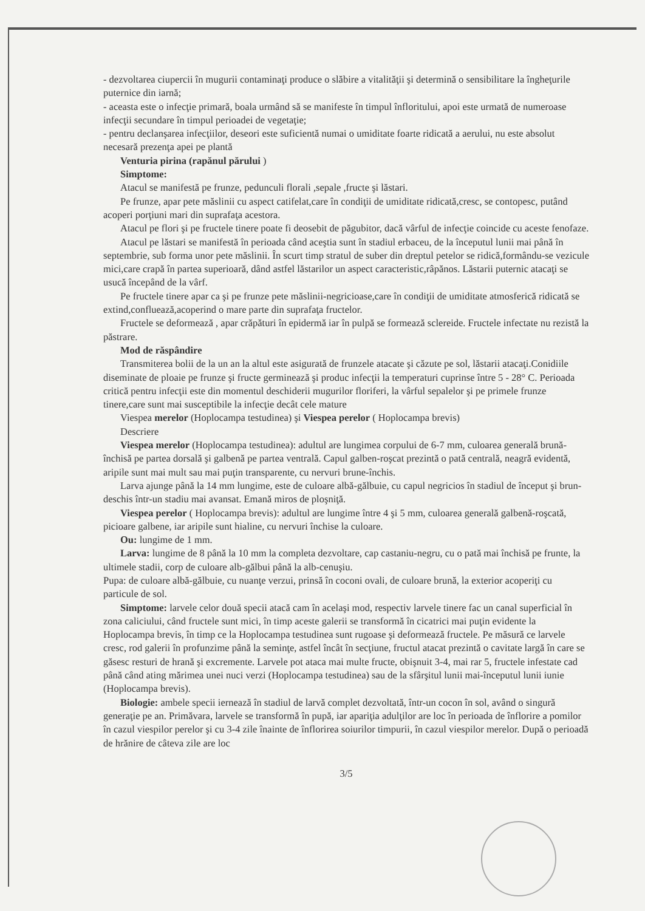- dezvoltarea ciupercii în mugurii contaminaţi produce o slăbire a vitalităţii şi determină o sensibilitare la îngheţurile puternice din iarnă;
- aceasta este o infecţie primară, boala urmând să se manifeste în timpul înfloritului, apoi este urmată de numeroase infecţii secundare în timpul perioadei de vegetaţie;
- pentru declanşarea infecţiilor, deseori este suficientă numai o umiditate foarte ridicată a aerului, nu este absolut necesară prezenţa apei pe plantă
Venturia pirina (rapănul părului )
Simptome:
Atacul se manifestă pe frunze, pedunculi florali ,sepale ,fructe şi lăstari.
Pe frunze, apar pete măslinii cu aspect catifelat,care în condiţii de umiditate ridicată,cresc, se contopesc, putând acoperi porţiuni mari din suprafaţa acestora.
Atacul pe flori şi pe fructele tinere poate fi deosebit de păgubitor, dacă vârful de infecţie coincide cu aceste fenofaze.
Atacul pe lăstari se manifestă în perioada când aceştia sunt în stadiul erbaceu, de la începutul lunii mai până în septembrie, sub forma unor pete măslinii. În scurt timp stratul de suber din dreptul petelor se ridică,formându-se vezicule mici,care crapă în partea superioară, dând astfel lăstarilor un aspect caracteristic,râpănos. Lăstarii puternic atacaţi se usucă începând de la vârf.
Pe fructele tinere apar ca şi pe frunze pete măslinii-negricioase,care în condiţii de umiditate atmosferică ridicată se extind,confluează,acoperind o mare parte din suprafaţa fructelor.
Fructele se deformează , apar crăpături în epidermă iar în pulpă se formează sclereide. Fructele infectate nu rezistă la păstrare.
Mod de răspândire
Transmiterea bolii de la un an la altul este asigurată de frunzele atacate şi căzute pe sol, lăstarii atacaţi.Conidiile diseminate de ploaie pe frunze şi fructe germinează şi produc infecţii la temperaturi cuprinse între 5 - 28° C. Perioada critică pentru infecţii este din momentul deschiderii mugurilor floriferi, la vârful sepalelor şi pe primele frunze tinere,care sunt mai susceptibile la infecţie decât cele mature
Viespea merelor (Hoplocampa testudinea) şi Viespea perelor ( Hoplocampa brevis)
Descriere
Viespea merelor (Hoplocampa testudinea): adultul are lungimea corpului de 6-7 mm, culoarea generală brună-închisă pe partea dorsală şi galbenă pe partea ventrală. Capul galben-roşcat prezintă o pată centrală, neagră evidentă, aripile sunt mai mult sau mai puţin transparente, cu nervuri brune-închis.
Larva ajunge până la 14 mm lungime, este de culoare albă-gălbuie, cu capul negricios în stadiul de început şi brun-deschis într-un stadiu mai avansat. Emană miros de ploşniţă.
Viespea perelor ( Hoplocampa brevis): adultul are lungime între 4 şi 5 mm, culoarea generală galbenă-roşcată, picioare galbene, iar aripile sunt hialine, cu nervuri închise la culoare.
Ou: lungime de 1 mm.
Larva: lungime de 8 până la 10 mm la completa dezvoltare, cap castaniu-negru, cu o pată mai închisă pe frunte, la ultimele stadii, corp de culoare alb-gălbui până la alb-cenuşiu.
Pupa: de culoare albă-gălbuie, cu nuanţe verzui, prinsă în coconi ovali, de culoare brună, la exterior acoperiţi cu particule de sol.
Simptome: larvele celor două specii atacă cam în acelaşi mod, respectiv larvele tinere fac un canal superficial în zona caliciului, când fructele sunt mici, în timp aceste galerii se transformă în cicatrici mai puţin evidente la Hoplocampa brevis, în timp ce la Hoplocampa testudinea sunt rugoase şi deformează fructele. Pe măsură ce larvele cresc, rod galerii în profunzime până la seminţe, astfel încât în secţiune, fructul atacat prezintă o cavitate largă în care se găsesc resturi de hrană şi excremente. Larvele pot ataca mai multe fructe, obişnuit 3-4, mai rar 5, fructele infestate cad până când ating mărimea unei nuci verzi (Hoplocampa testudinea) sau de la sfârşitul lunii mai-începutul lunii iunie (Hoplocampa brevis).
Biologie: ambele specii iernează în stadiul de larvă complet dezvoltată, într-un cocon în sol, având o singură generaţie pe an. Primăvara, larvele se transformă în pupă, iar apariţia adulţilor are loc în perioada de înflorire a pomilor în cazul viespilor perelor şi cu 3-4 zile înainte de înflorirea soiurilor timpurii, în cazul viespilor merelor. După o perioadă de hrănire de câteva zile are loc
3/5